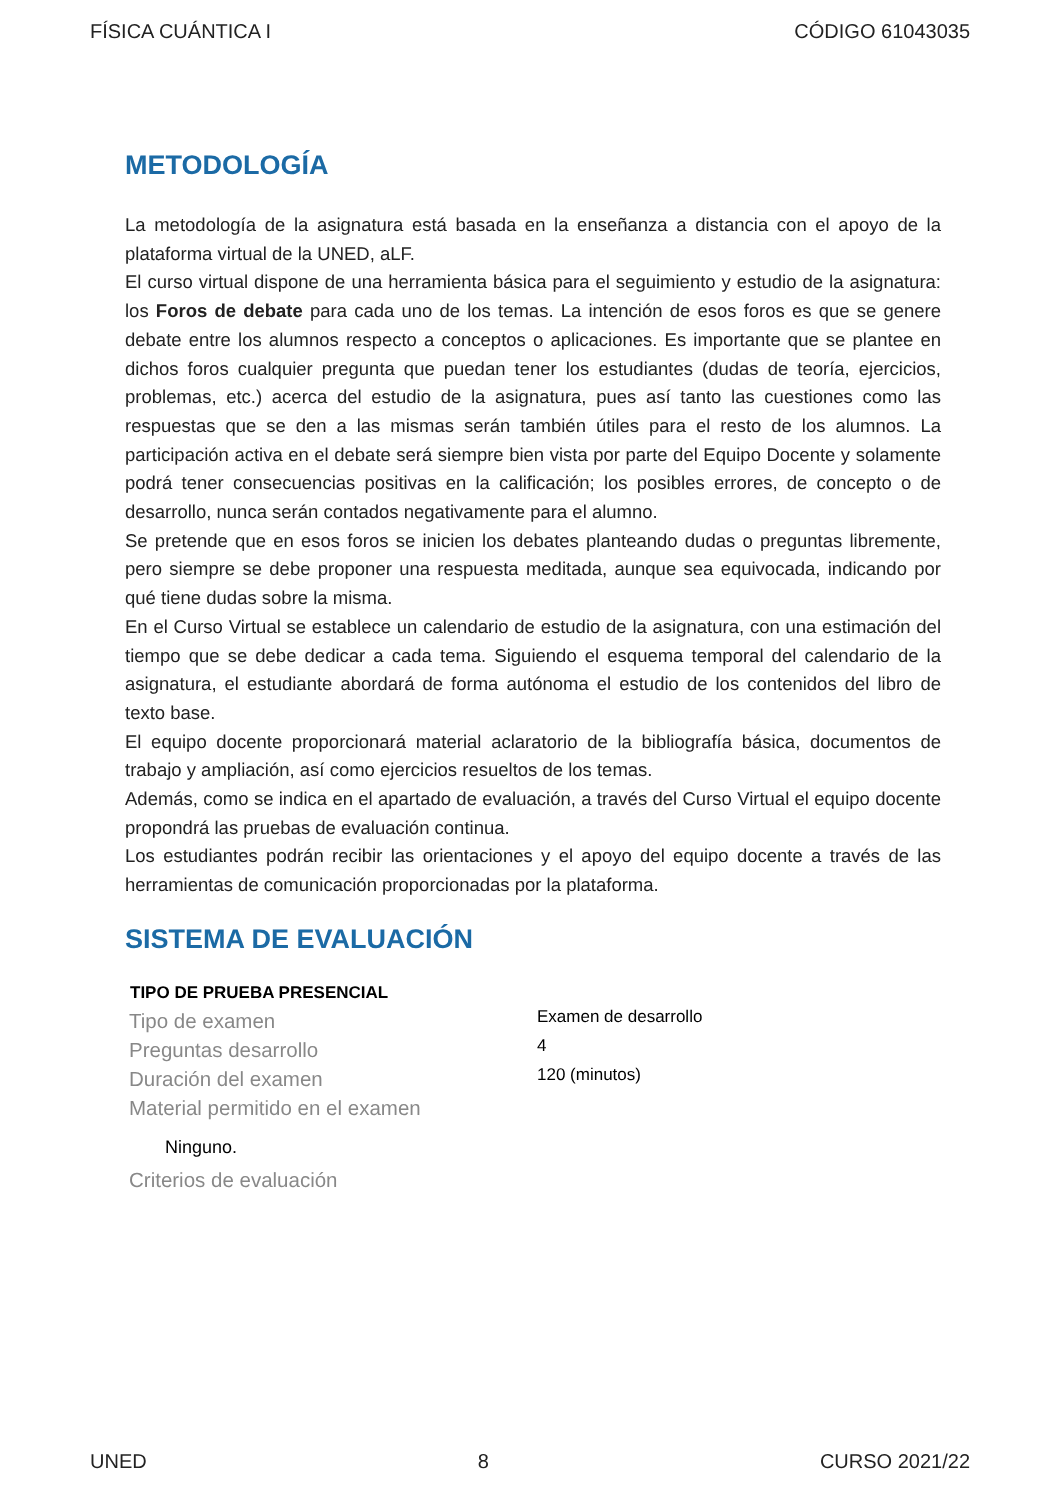FÍSICA CUÁNTICA I CÓDIGO 61043035
METODOLOGÍA
La metodología de la asignatura está basada en la enseñanza a distancia con el apoyo de la plataforma virtual de la UNED, aLF.
El curso virtual dispone de una herramienta básica para el seguimiento y estudio de la asignatura: los Foros de debate para cada uno de los temas. La intención de esos foros es que se genere debate entre los alumnos respecto a conceptos o aplicaciones. Es importante que se plantee en dichos foros cualquier pregunta que puedan tener los estudiantes (dudas de teoría, ejercicios, problemas, etc.) acerca del estudio de la asignatura, pues así tanto las cuestiones como las respuestas que se den a las mismas serán también útiles para el resto de los alumnos. La participación activa en el debate será siempre bien vista por parte del Equipo Docente y solamente podrá tener consecuencias positivas en la calificación; los posibles errores, de concepto o de desarrollo, nunca serán contados negativamente para el alumno.
Se pretende que en esos foros se inicien los debates planteando dudas o preguntas libremente, pero siempre se debe proponer una respuesta meditada, aunque sea equivocada, indicando por qué tiene dudas sobre la misma.
En el Curso Virtual se establece un calendario de estudio de la asignatura, con una estimación del tiempo que se debe dedicar a cada tema. Siguiendo el esquema temporal del calendario de la asignatura, el estudiante abordará de forma autónoma el estudio de los contenidos del libro de texto base.
El equipo docente proporcionará material aclaratorio de la bibliografía básica, documentos de trabajo y ampliación, así como ejercicios resueltos de los temas.
Además, como se indica en el apartado de evaluación, a través del Curso Virtual el equipo docente propondrá las pruebas de evaluación continua.
Los estudiantes podrán recibir las orientaciones y el apoyo del equipo docente a través de las herramientas de comunicación proporcionadas por la plataforma.
SISTEMA DE EVALUACIÓN
| TIPO DE PRUEBA PRESENCIAL | |
| --- | --- |
| Tipo de examen | Examen de desarrollo |
| Preguntas desarrollo | 4 |
| Duración del examen | 120 (minutos) |
| Material permitido en el examen | |
| Ninguno. | |
| Criterios de evaluación | |
UNED 8 CURSO 2021/22